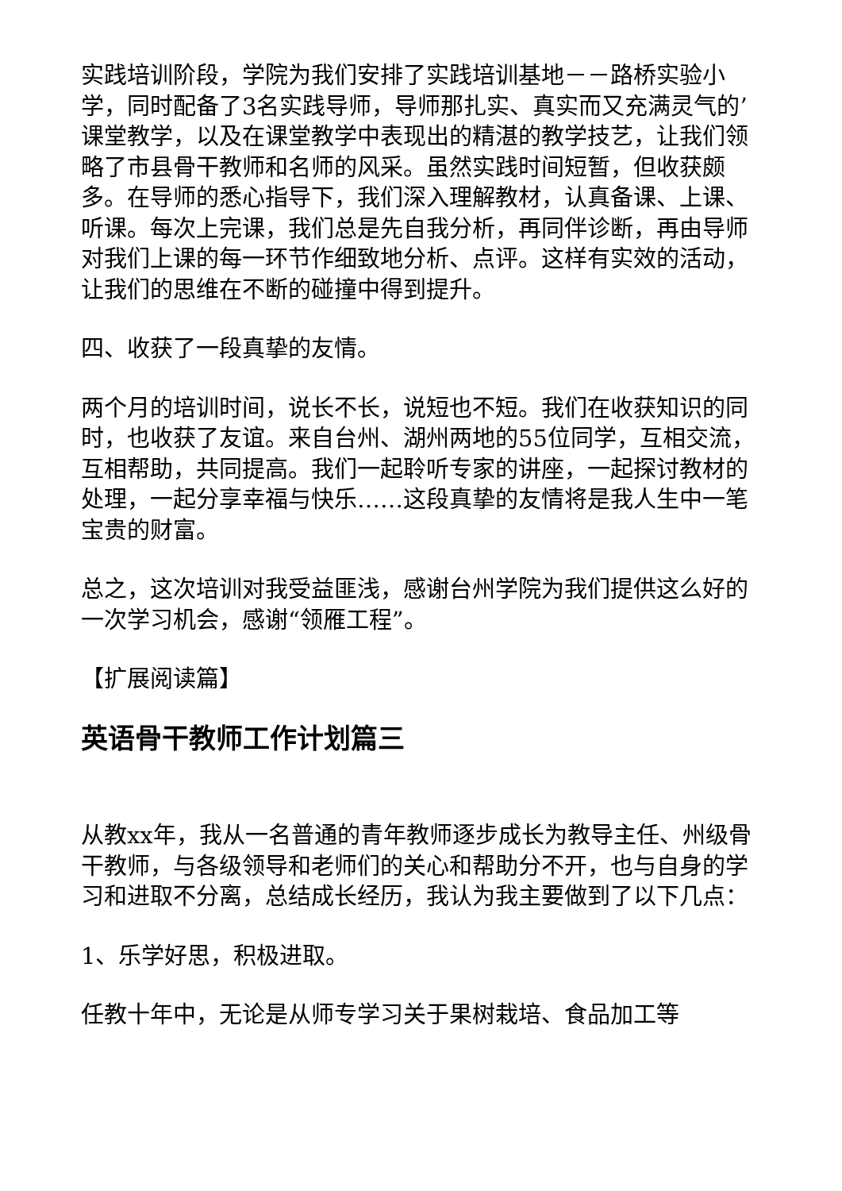实践培训阶段，学院为我们安排了实践培训基地－－路桥实验小学，同时配备了3名实践导师，导师那扎实、真实而又充满灵气的’课堂教学，以及在课堂教学中表现出的精湛的教学技艺，让我们领略了市县骨干教师和名师的风采。虽然实践时间短暂，但收获颇多。在导师的悉心指导下，我们深入理解教材，认真备课、上课、听课。每次上完课，我们总是先自我分析，再同伴诊断，再由导师对我们上课的每一环节作细致地分析、点评。这样有实效的活动，让我们的思维在不断的碰撞中得到提升。
四、收获了一段真挚的友情。
两个月的培训时间，说长不长，说短也不短。我们在收获知识的同时，也收获了友谊。来自台州、湖州两地的55位同学，互相交流，互相帮助，共同提高。我们一起聆听专家的讲座，一起探讨教材的处理，一起分享幸福与快乐……这段真挚的友情将是我人生中一笔宝贵的财富。
总之，这次培训对我受益匪浅，感谢台州学院为我们提供这么好的一次学习机会，感谢“领雁工程”。
【扩展阅读篇】
英语骨干教师工作计划篇三
从教xx年，我从一名普通的青年教师逐步成长为教导主任、州级骨干教师，与各级领导和老师们的关心和帮助分不开，也与自身的学习和进取不分离，总结成长经历，我认为我主要做到了以下几点：
1、乐学好思，积极进取。
任教十年中，无论是从师专学习关于果树栽培、食品加工等